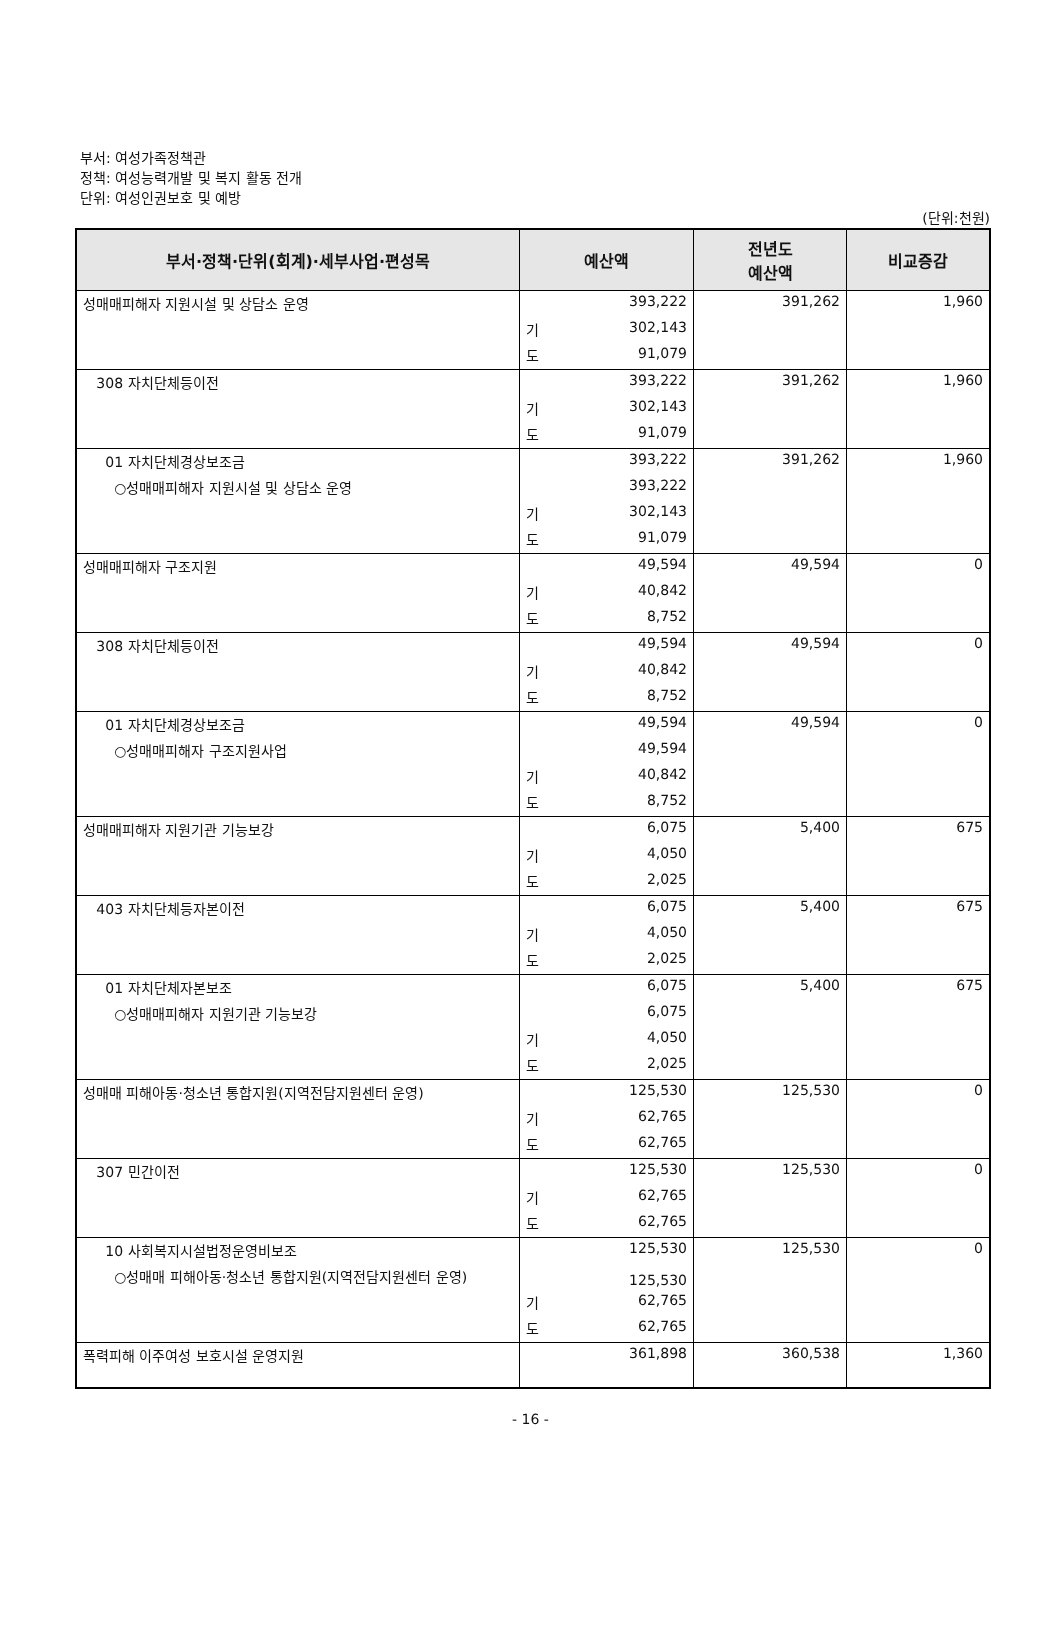부서: 여성가족정책관
정책: 여성능력개발 및 복지 활동 전개
단위: 여성인권보호 및 예방
(단위:천원)
| 부서·정책·단위(회계)·세부사업·편성목 | 예산액 | | 전년도 예산액 | 비교증감 |
| --- | --- | --- | --- | --- |
| 성매매피해자 지원시설 및 상담소 운영 | | 393,222 | 391,262 | 1,960 |
| | 기 | 302,143 | | |
| | 도 | 91,079 | | |
| 308 자치단체등이전 | | 393,222 | 391,262 | 1,960 |
| | 기 | 302,143 | | |
| | 도 | 91,079 | | |
| 01 자치단체경상보조금 | | 393,222 | 391,262 | 1,960 |
| ○성매매피해자 지원시설 및 상담소 운영 | | 393,222 | | |
| | 기 | 302,143 | | |
| | 도 | 91,079 | | |
| 성매매피해자 구조지원 | | 49,594 | 49,594 | 0 |
| | 기 | 40,842 | | |
| | 도 | 8,752 | | |
| 308 자치단체등이전 | | 49,594 | 49,594 | 0 |
| | 기 | 40,842 | | |
| | 도 | 8,752 | | |
| 01 자치단체경상보조금 | | 49,594 | 49,594 | 0 |
| ○성매매피해자 구조지원사업 | | 49,594 | | |
| | 기 | 40,842 | | |
| | 도 | 8,752 | | |
| 성매매피해자 지원기관 기능보강 | | 6,075 | 5,400 | 675 |
| | 기 | 4,050 | | |
| | 도 | 2,025 | | |
| 403 자치단체등자본이전 | | 6,075 | 5,400 | 675 |
| | 기 | 4,050 | | |
| | 도 | 2,025 | | |
| 01 자치단체자본보조 | | 6,075 | 5,400 | 675 |
| ○성매매피해자 지원기관 기능보강 | | 6,075 | | |
| | 기 | 4,050 | | |
| | 도 | 2,025 | | |
| 성매매 피해아동·청소년 통합지원(지역전담지원센터 운영) | | 125,530 | 125,530 | 0 |
| | 기 | 62,765 | | |
| | 도 | 62,765 | | |
| 307 민간이전 | | 125,530 | 125,530 | 0 |
| | 기 | 62,765 | | |
| | 도 | 62,765 | | |
| 10 사회복지시설법정운영비보조 | | 125,530 | 125,530 | 0 |
| ○성매매 피해아동·청소년 통합지원(지역전담지원센터 운영) | | 125,530 | | |
| | 기 | 62,765 | | |
| | 도 | 62,765 | | |
| 폭력피해 이주여성 보호시설 운영지원 | | 361,898 | 360,538 | 1,360 |
- 16 -